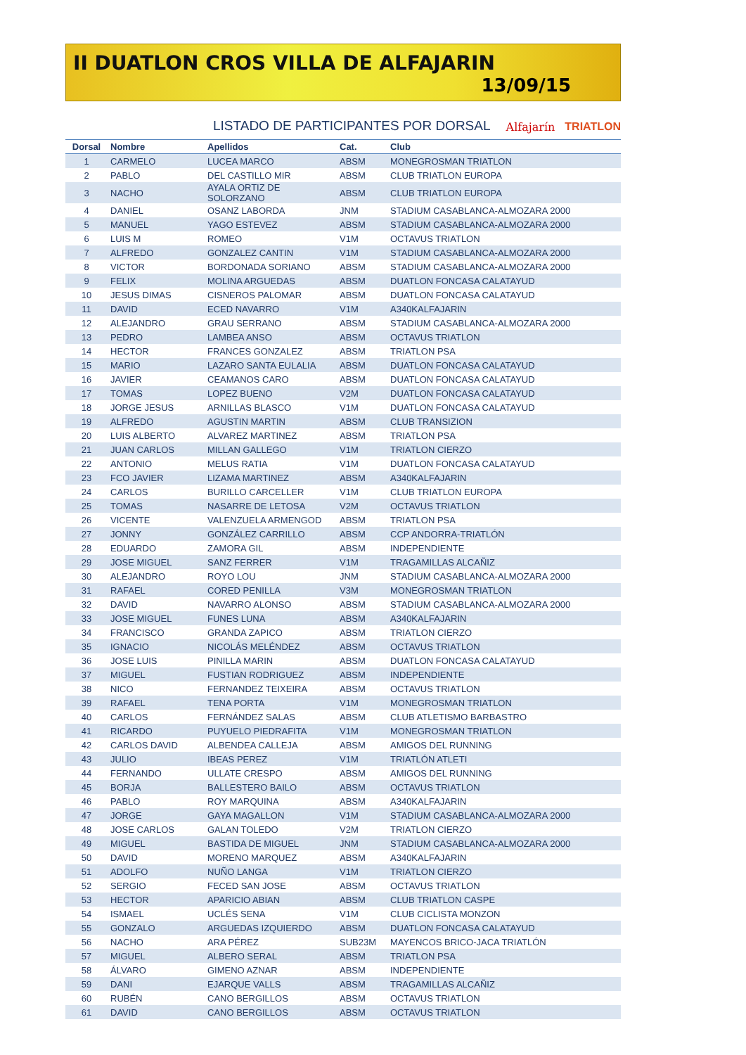II DUATLON CROS VILLA DE ALFAJARIN
13/09/15
LISTADO DE PARTICIPANTES POR DORSAL
Alfajarín TRIATLON
| Dorsal | Nombre | Apellidos | Cat. | Club |
| --- | --- | --- | --- | --- |
| 1 | CARMELO | LUCEA MARCO | ABSM | MONEGROSMAN TRIATLON |
| 2 | PABLO | DEL CASTILLO MIR | ABSM | CLUB TRIATLON EUROPA |
| 3 | NACHO | AYALA ORTIZ DE SOLORZANO | ABSM | CLUB TRIATLON EUROPA |
| 4 | DANIEL | OSANZ LABORDA | JNM | STADIUM CASABLANCA-ALMOZARA 2000 |
| 5 | MANUEL | YAGO ESTEVEZ | ABSM | STADIUM CASABLANCA-ALMOZARA 2000 |
| 6 | LUIS M | ROMEO | V1M | OCTAVUS TRIATLON |
| 7 | ALFREDO | GONZALEZ CANTIN | V1M | STADIUM CASABLANCA-ALMOZARA 2000 |
| 8 | VICTOR | BORDONADA SORIANO | ABSM | STADIUM CASABLANCA-ALMOZARA 2000 |
| 9 | FELIX | MOLINA ARGUEDAS | ABSM | DUATLON FONCASA CALATAYUD |
| 10 | JESUS DIMAS | CISNEROS PALOMAR | ABSM | DUATLON FONCASA CALATAYUD |
| 11 | DAVID | ECED NAVARRO | V1M | A340KALFAJARIN |
| 12 | ALEJANDRO | GRAU SERRANO | ABSM | STADIUM CASABLANCA-ALMOZARA 2000 |
| 13 | PEDRO | LAMBEA ANSO | ABSM | OCTAVUS TRIATLON |
| 14 | HECTOR | FRANCES GONZALEZ | ABSM | TRIATLON PSA |
| 15 | MARIO | LAZARO SANTA EULALIA | ABSM | DUATLON FONCASA CALATAYUD |
| 16 | JAVIER | CEAMANOS CARO | ABSM | DUATLON FONCASA CALATAYUD |
| 17 | TOMAS | LOPEZ BUENO | V2M | DUATLON FONCASA CALATAYUD |
| 18 | JORGE JESUS | ARNILLAS BLASCO | V1M | DUATLON FONCASA CALATAYUD |
| 19 | ALFREDO | AGUSTIN MARTIN | ABSM | CLUB TRANSIZION |
| 20 | LUIS ALBERTO | ALVAREZ MARTINEZ | ABSM | TRIATLON PSA |
| 21 | JUAN CARLOS | MILLAN GALLEGO | V1M | TRIATLON CIERZO |
| 22 | ANTONIO | MELUS RATIA | V1M | DUATLON FONCASA CALATAYUD |
| 23 | FCO JAVIER | LIZAMA MARTINEZ | ABSM | A340KALFAJARIN |
| 24 | CARLOS | BURILLO CARCELLER | V1M | CLUB TRIATLON EUROPA |
| 25 | TOMAS | NASARRE DE LETOSA | V2M | OCTAVUS TRIATLON |
| 26 | VICENTE | VALENZUELA ARMENGOD | ABSM | TRIATLON PSA |
| 27 | JONNY | GONZÁLEZ CARRILLO | ABSM | CCP ANDORRA-TRIATLÓN |
| 28 | EDUARDO | ZAMORA GIL | ABSM | INDEPENDIENTE |
| 29 | JOSE MIGUEL | SANZ FERRER | V1M | TRAGAMILLAS ALCAÑIZ |
| 30 | ALEJANDRO | ROYO LOU | JNM | STADIUM CASABLANCA-ALMOZARA 2000 |
| 31 | RAFAEL | CORED PENILLA | V3M | MONEGROSMAN TRIATLON |
| 32 | DAVID | NAVARRO ALONSO | ABSM | STADIUM CASABLANCA-ALMOZARA 2000 |
| 33 | JOSE MIGUEL | FUNES LUNA | ABSM | A340KALFAJARIN |
| 34 | FRANCISCO | GRANDA ZAPICO | ABSM | TRIATLON CIERZO |
| 35 | IGNACIO | NICOLÁS MELÉNDEZ | ABSM | OCTAVUS TRIATLON |
| 36 | JOSE LUIS | PINILLA MARIN | ABSM | DUATLON FONCASA CALATAYUD |
| 37 | MIGUEL | FUSTIAN RODRIGUEZ | ABSM | INDEPENDIENTE |
| 38 | NICO | FERNANDEZ TEIXEIRA | ABSM | OCTAVUS TRIATLON |
| 39 | RAFAEL | TENA PORTA | V1M | MONEGROSMAN TRIATLON |
| 40 | CARLOS | FERNÁNDEZ SALAS | ABSM | CLUB ATLETISMO BARBASTRO |
| 41 | RICARDO | PUYUELO PIEDRAFITA | V1M | MONEGROSMAN TRIATLON |
| 42 | CARLOS DAVID | ALBENDEA CALLEJA | ABSM | AMIGOS DEL RUNNING |
| 43 | JULIO | IBEAS PEREZ | V1M | TRIATLÓN ATLETI |
| 44 | FERNANDO | ULLATE CRESPO | ABSM | AMIGOS DEL RUNNING |
| 45 | BORJA | BALLESTERO BAILO | ABSM | OCTAVUS TRIATLON |
| 46 | PABLO | ROY MARQUINA | ABSM | A340KALFAJARIN |
| 47 | JORGE | GAYA MAGALLON | V1M | STADIUM CASABLANCA-ALMOZARA 2000 |
| 48 | JOSE CARLOS | GALAN TOLEDO | V2M | TRIATLON CIERZO |
| 49 | MIGUEL | BASTIDA DE MIGUEL | JNM | STADIUM CASABLANCA-ALMOZARA 2000 |
| 50 | DAVID | MORENO MARQUEZ | ABSM | A340KALFAJARIN |
| 51 | ADOLFO | NUÑO LANGA | V1M | TRIATLON CIERZO |
| 52 | SERGIO | FECED SAN JOSE | ABSM | OCTAVUS TRIATLON |
| 53 | HECTOR | APARICIO ABIAN | ABSM | CLUB TRIATLON CASPE |
| 54 | ISMAEL | UCLÉS SENA | V1M | CLUB CICLISTA MONZON |
| 55 | GONZALO | ARGUEDAS IZQUIERDO | ABSM | DUATLON FONCASA CALATAYUD |
| 56 | NACHO | ARA PÉREZ | SUB23M | MAYENCOS BRICO-JACA TRIATLÓN |
| 57 | MIGUEL | ALBERO SERAL | ABSM | TRIATLON PSA |
| 58 | ÁLVARO | GIMENO AZNAR | ABSM | INDEPENDIENTE |
| 59 | DANI | EJARQUE VALLS | ABSM | TRAGAMILLAS ALCAÑIZ |
| 60 | RUBÉN | CANO BERGILLOS | ABSM | OCTAVUS TRIATLON |
| 61 | DAVID | CANO BERGILLOS | ABSM | OCTAVUS TRIATLON |